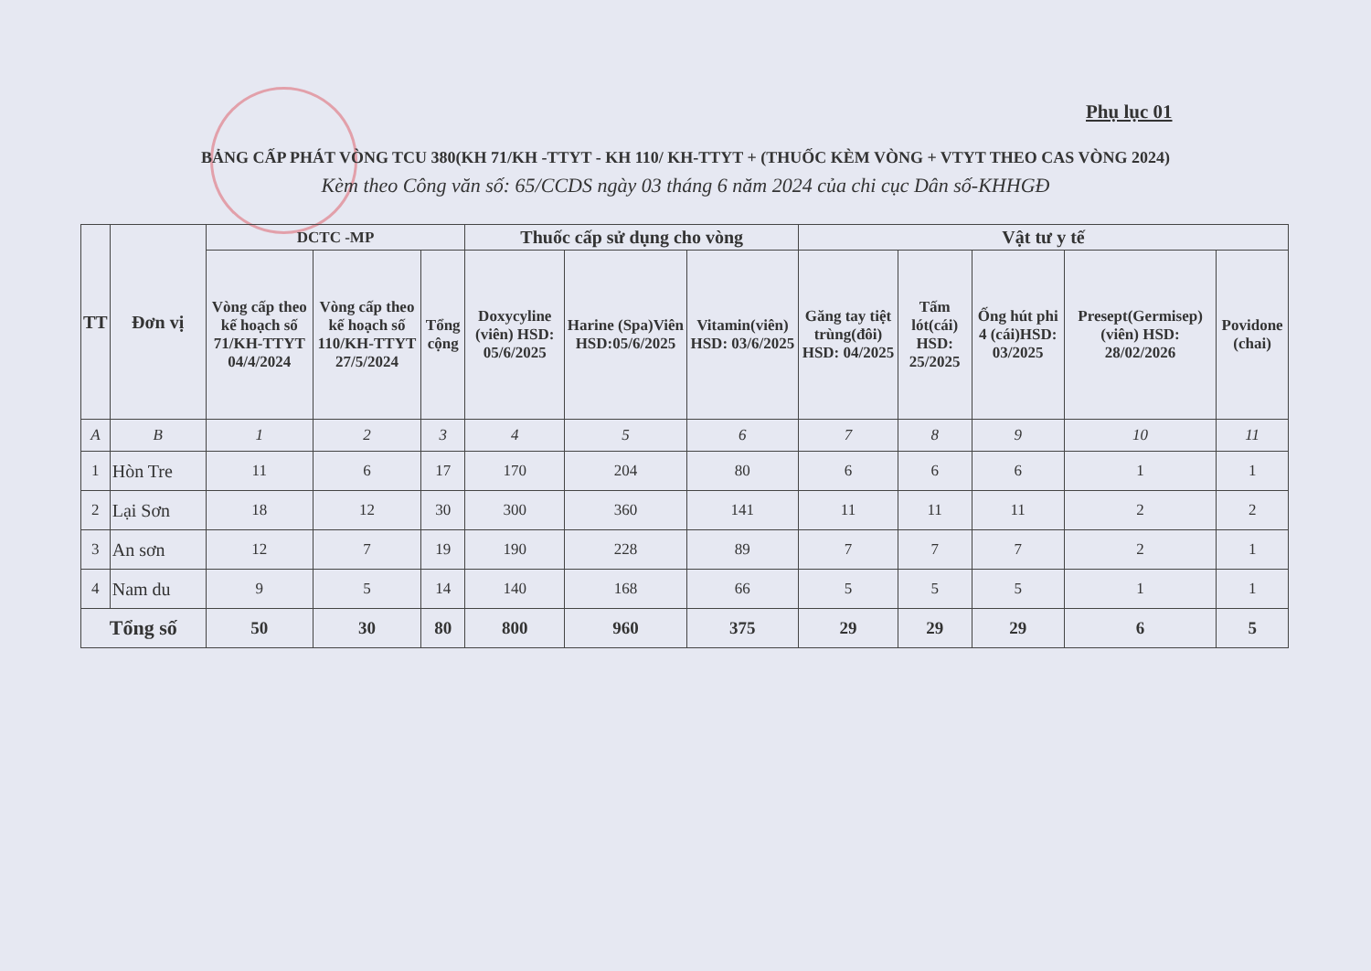Phụ lục 01
BẢNG CẤP PHÁT VÒNG TCU 380(KH 71/KH -TTYT - KH 110/ KH-TTYT + (THUỐC KÈM VÒNG + VTYT THEO CAS VÒNG 2024)
Kèm theo Công văn số: 65/CCDS ngày 03 tháng 6 năm 2024 của chi cục Dân số-KHHGĐ
| TT | Đơn vị | DCTC -MP | | | Thuốc cấp sử dụng cho vòng | | | Vật tư y tế | | | | |
| --- | --- | --- | --- | --- | --- | --- | --- | --- | --- | --- | --- | --- |
| | | Vòng cấp theo kế hoạch số 71/KH-TTYT 04/4/2024 | Vòng cấp theo kế hoạch số 110/KH-TTYT 27/5/2024 | Tổng cộng | Doxycyline (viên) HSD: 05/6/2025 | Harine (Spa)Viên HSD:05/6/2025 | Vitamin(viên) HSD: 03/6/2025 | Găng tay tiệt trùng(đôi) HSD: 04/2025 | Tấm lót(cái) HSD: 25/2025 | Ống hút phi 4 (cái)HSD: 03/2025 | Presept(Germisep) (viên) HSD: 28/02/2026 | Povidone (chai) |
| A | B | 1 | 2 | 3 | 4 | 5 | 6 | 7 | 8 | 9 | 10 | 11 |
| 1 | Hòn Tre | 11 | 6 | 17 | 170 | 204 | 80 | 6 | 6 | 6 | 1 | 1 |
| 2 | Lại Sơn | 18 | 12 | 30 | 300 | 360 | 141 | 11 | 11 | 11 | 2 | 2 |
| 3 | An sơn | 12 | 7 | 19 | 190 | 228 | 89 | 7 | 7 | 7 | 2 | 1 |
| 4 | Nam du | 9 | 5 | 14 | 140 | 168 | 66 | 5 | 5 | 5 | 1 | 1 |
| Tổng số | | 50 | 30 | 80 | 800 | 960 | 375 | 29 | 29 | 29 | 6 | 5 |